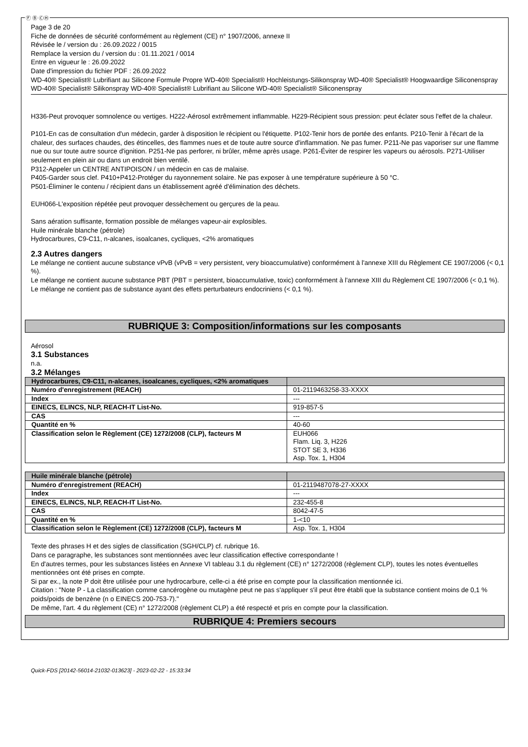Ⓕ Ⓑ ⒸⒽ
Page 3 de 20
Fiche de données de sécurité conformément au règlement (CE) n° 1907/2006, annexe II
Révisée le / version du : 26.09.2022 / 0015
Remplace la version du / version du : 01.11.2021 / 0014
Entre en vigueur le : 26.09.2022
Date d'impression du fichier PDF : 26.09.2022
WD-40® Specialist® Lubrifiant au Silicone Formule Propre WD-40® Specialist® Hochleistungs-Silikonspray WD-40® Specialist® Hoogwaardige Siliconenspray
WD-40® Specialist® Silikonspray WD-40® Specialist® Lubrifiant au Silicone WD-40® Specialist® Siliconenspray
H336-Peut provoquer somnolence ou vertiges. H222-Aérosol extrêmement inflammable. H229-Récipient sous pression: peut éclater sous l'effet de la chaleur.
P101-En cas de consultation d'un médecin, garder à disposition le récipient ou l'étiquette. P102-Tenir hors de portée des enfants. P210-Tenir à l'écart de la chaleur, des surfaces chaudes, des étincelles, des flammes nues et de toute autre source d'inflammation. Ne pas fumer. P211-Ne pas vaporiser sur une flamme nue ou sur toute autre source d'ignition. P251-Ne pas perforer, ni brûler, même après usage. P261-Éviter de respirer les vapeurs ou aérosols. P271-Utiliser seulement en plein air ou dans un endroit bien ventilé.
P312-Appeler un CENTRE ANTIPOISON / un médecin en cas de malaise.
P405-Garder sous clef. P410+P412-Protéger du rayonnement solaire. Ne pas exposer à une température supérieure à 50 °C.
P501-Éliminer le contenu / récipient dans un établissement agréé d'élimination des déchets.
EUH066-L'exposition répétée peut provoquer dessèchement ou gerçures de la peau.
Sans aération suffisante, formation possible de mélanges vapeur-air explosibles.
Huile minérale blanche (pétrole)
Hydrocarbures, C9-C11, n-alcanes, isoalcanes, cycliques, <2% aromatiques
2.3 Autres dangers
Le mélange ne contient aucune substance vPvB (vPvB = very persistent, very bioaccumulative) conformément à l'annexe XIII du Règlement CE 1907/2006 (< 0,1 %).
Le mélange ne contient aucune substance PBT (PBT = persistent, bioaccumulative, toxic) conformément à l'annexe XIII du Règlement CE 1907/2006 (< 0,1 %).
Le mélange ne contient pas de substance ayant des effets perturbateurs endocriniens (< 0,1 %).
RUBRIQUE 3: Composition/informations sur les composants
Aérosol
3.1 Substances
n.a.
3.2 Mélanges
| Hydrocarbures, C9-C11, n-alcanes, isoalcanes, cycliques, <2% aromatiques | |
| --- | --- |
| Numéro d'enregistrement (REACH) | 01-2119463258-33-XXXX |
| Index | --- |
| EINECS, ELINCS, NLP, REACH-IT List-No. | 919-857-5 |
| CAS | --- |
| Quantité en % | 40-60 |
| Classification selon le Règlement (CE) 1272/2008 (CLP), facteurs M | EUH066 Flam. Liq. 3, H226 STOT SE 3, H336 Asp. Tox. 1, H304 |
| Huile minérale blanche (pétrole) | |
| --- | --- |
| Numéro d'enregistrement (REACH) | 01-2119487078-27-XXXX |
| Index | --- |
| EINECS, ELINCS, NLP, REACH-IT List-No. | 232-455-8 |
| CAS | 8042-47-5 |
| Quantité en % | 1-<10 |
| Classification selon le Règlement (CE) 1272/2008 (CLP), facteurs M | Asp. Tox. 1, H304 |
Texte des phrases H et des sigles de classification (SGH/CLP) cf. rubrique 16.
Dans ce paragraphe, les substances sont mentionnées avec leur classification effective correspondante !
En d'autres termes, pour les substances listées en Annexe VI tableau 3.1 du règlement (CE) n° 1272/2008 (règlement CLP), toutes les notes éventuelles mentionnées ont été prises en compte.
Si par ex., la note P doit être utilisée pour une hydrocarbure, celle-ci a été prise en compte pour la classification mentionnée ici.
Citation : "Note P - La classification comme cancérogène ou mutagène peut ne pas s'appliquer s'il peut être établi que la substance contient moins de 0,1 % poids/poids de benzène (n o EINECS 200-753-7)."
De même, l'art. 4 du règlement (CE) n° 1272/2008 (règlement CLP) a été respecté et pris en compte pour la classification.
RUBRIQUE 4: Premiers secours
Quick-FDS [20142-56014-21032-013623] - 2023-02-22 - 15:33:34